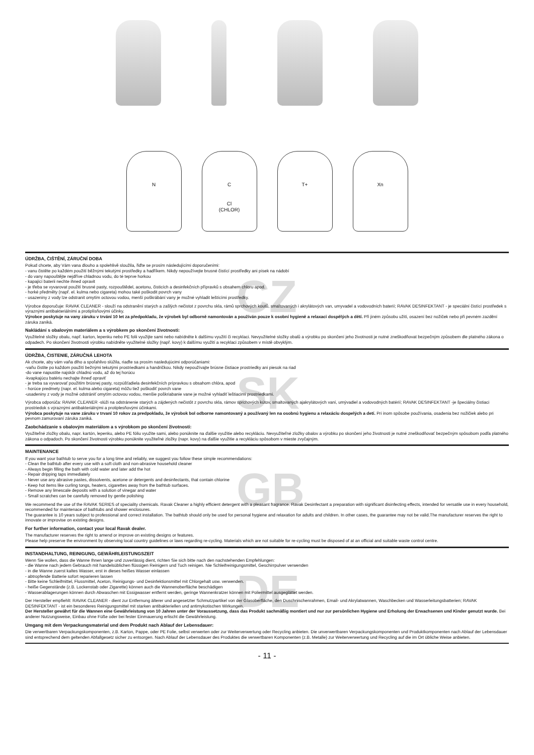N C
Cl
(CHLOR)
T+ Xn
CZ
ÚDRŽBA, ČIŠTĚNÍ, ZÁRUČNÍ DOBA
Pokud chcete, aby Vám vana dlouho a spolehlivě sloužila, řiďte se prosím následujícími doporučeními:
- vanu čistěte po každém použití běžnými tekutými prostředky a hadříkem. Nikdy nepoužívejte brusné čistící prostředky ani písek na nádobí
- do vany napouštějte nejdříve chladnou vodu, do té teprve horkou
- kapající baterii nechte ihned opravit
- je třeba se vyvarovat použití brusné pasty, rozpouštědel, acetonu, čisticích a desinfekčních přípravků s obsahem chloru apod.
- horké předměty (např. el. kulma nebo cigareta) mohou také poškodit povrch vany
- usazeniny z vody lze odstranit omytím octovou vodou, menší poškrábání vany je možné vyhladit leštícími prostředky.
Výrobce doporučuje: RAVAK CLEANER - slouží na odstranění starých a zašlých nečistot z povrchu skla, rámů sprchových koutů, smaltovaných i akrylátových van, umyvadel a vodovodních baterií; RAVAK DESINFEKTANT - je speciální čistící prostředek s výraznými antibakteriálními a protiplísňovými účinky.
Výrobce poskytuje na vany záruku v trvání 10 let za předpokladu, že výrobek byl odborně namontován a používán pouze k osobní hygieně a relaxaci dospělých a dětí. Při jiném způsobu užití, osazení bez nožiček nebo při pevném zazdění záruka zaniká.
Nakládání s obalovým materiálem a s výrobkem po skončení životnosti:
Využitelné složky obalu, např. karton, lepenku nebo PE folii využijte sami nebo nabídněte k dalšímu využití či recyklaci. Nevyužitelné složky obalů a výrobku po skončení jeho životnosti je nutné zneškodňovat bezpečným způsobem dle platného zákona o odpadech. Po skončení životnosti výrobku nabídněte využitelné složky (např. kovy) k dalšímu využití a recyklaci způsobem v místě obvyklým.
SK
ÚDRŽBA, ČISTENIE, ZÁRUČNÁ LEHOTA
Ak chcete, aby vám vaňa dlho a spoľahlivo slúžila, riaďte sa prosím nasledujúcimi odporúčaniami:
-vaňu čistite po každom použití bežnými tekutými prostriedkami a handričkou. Nikdy nepoužívajte brúsne čistiace prostriedky ani piesok na riad
-do vane napustite najskôr chladnú vodu, až do tej horúcu
-kvapkajúcu batériu nechajte ihneď opraviť
- je treba sa vyvarovať použitím brúsnej pasty, rozpúšťadiela desinfekčních prípravkou s obsahom chlóra, apod
- horúce predmety (napr. el. kulma alebo cigareta) môžu tiež poškodiť povrch vane
-usadeniny z vody je možné odstrániť omytím octovou vodou, menšie poškriabanie vane je možné vyhladiť leštiacimi prostriedkami.
Výrobca odporúča: RAVAK CLEANER -slúži na odstránenie starých a zájdených nečistôt z povrchu skla, rámov sprchových kútov, smaltovaných ajakrylátových vaní, umývadiel a vodovodných batérií; RAVAK DESINFEKTANT -je špeciálny čistiaci prostriedok s výraznými antibakteriálnými a protiplesňovými účinkami.
Výrobca poskytuje na vane záruku v trvaní 10 rokov za predpokladu, že výrobok bol odborne namontovaný a používaný len na osobnú hygienu a relaxáciu dospelých a detí. Pri inom spôsobe používania, osadenia bez nožičiek alebo pri pevnom zamurovaní záruka zaniká.
Zaobchádzanie s obalovým materiálom a s výrobkom po skončení životnosti:
Využiteľné zložky obalu, napr. kartón, lepenku, alebo PE fóliu využite sami, alebo ponúknite na ďalšie využitie alebo recykláciu. Nevyužiteľné zložky obalov a výrobku po skončení jeho životnosti je nutné zneškodňovať bezpečným spôsobom podľa platného zákona o odpadoch. Po skončení životnosti výrobku ponúknite využiteľné zložky (napr. kovy) na ďalšie využitie a recykláciu spôsobom v mieste zvyčajným.
GB
MAINTENANCE
If you want your bathtub to serve you for a long time and reliably, we suggest you follow these simple recommendations:
- Clean the bathtub after every use with a soft cloth and non-abrasive household cleaner
- Always begin filling the bath with cold water and later add the hot
- Repair dripping taps immediately
- Never use any abrasive pastes, dissolvents, acetone or detergents and desinfectants, that contain chlorine
- Keep hot items like curling tongs, heaters, cigarettes away from the bathtub surfaces.
- Remove any limescale deposits with a solution of vinegar and water
- Small scratches can be carefully removed by gentle polishing
We recommend the use of the RAVAK SERIES of speciality chemicals. Ravak Cleaner a highly efficient detergent with a pleasant fragrance. Ravak Desinfectant a preparation with significant disinfecting effects, intended for versatile use in every household, recommended for maintenace of bathtubs and shower enclosures.
The guarantee is 10 years subject to professional and correct installation. The bathtub should only be used for personal hygiene and relaxation for adults and children. In other cases, the guarantee may not be valid.The manufacturer reserves the right to innovate or improvise on existing designs.
For further information, contact your local Ravak dealer.
The manufacturer reserves the right to amend or improve on existing designs or features.
Please help preserve the environment by observing local country guidelines or laws regarding re-cycling. Materials which are not suitable for re-cycling must be disposed of at an official and suitable waste control centre.
DE
INSTANDHALTUNG, REINIGUNG, GEWÄHRLEISTUNGSZEIT
Wenn Sie wollen, dass die Wanne Ihnen lange und zuverlässig dient, richten Sie sich bitte nach den nachstehenden Empfehlungen:
- die Wanne nach jedem Gebrauch mit handelsüblichen flüssigen Reinigern und Tuch reinigen. Nie Schleifreinigungsmittel, Geschirrpulver verwenden
- in die Wanne zuerst kaltes Wasser, erst in dieses heißes Wasser einlassen
- abtropfende Batterie sofort reparieren lassen
- Bitte keine Schleifmittel, Flussmittel, Aceton, Reinigungs- und Desinfektionsmittel mit Chlorgehalt usw. verwenden.
- heiße Gegenstände (z.B. Lockenstab oder Zigarette) können auch die Wannenoberfläche beschädigen
- Wasserablagerungen können durch Abwaschen mit Essigwasser entfernt werden, geringe Wannenkratzer können mit Poliermittel ausgeglättet werden.
Der Hersteller empfiehlt: RAVAK CLEANER - dient zur Entfernung älterer und angesetzter Schmutzpartikel von der Glasoberfläche, den Duschnischenrahmen, Email- und Akrylatwannen, Waschbecken und Wasserleitungsbatterien; RAVAK DESINFEKTANT - ist ein besonderes Reinigungsmittel mit starken antibakteriellen und antimykotischen Wirkungen.
Der Hersteller gewährt für die Wannen eine Gewährleistung von 10 Jahren unter der Voraussetzung, dass das Produkt sachmäßig montiert und nur zur persönlichen Hygiene und Erholung der Erwachsenen und Kinder genutzt wurde. Bei anderer Nutzungsweise, Einbau ohne Füße oder bei fester Einmauerung erlischt die Gewährleistung.
Umgang mit dem Verpackungsmaterial und dem Produkt nach Ablauf der Lebensdauer:
Die verwertbaren Verpackungskomponenten, z.B. Karton, Pappe, oder PE Folie, selbst verwerten oder zur Weiterverwertung oder Recycling anbieten. Die unverwertbaren Verpackungskomponenten und Produktkomponenten nach Ablauf der Lebensdauer sind entsprechend dem geltenden Abfallgesetz sicher zu entsorgen. Nach Ablauf der Lebensdauer des Produktes die verwertbaren Komponenten (z.B. Metalle) zur Weiterverwertung und Recycling auf die im Ort übliche Weise anbieten.
- 11 -